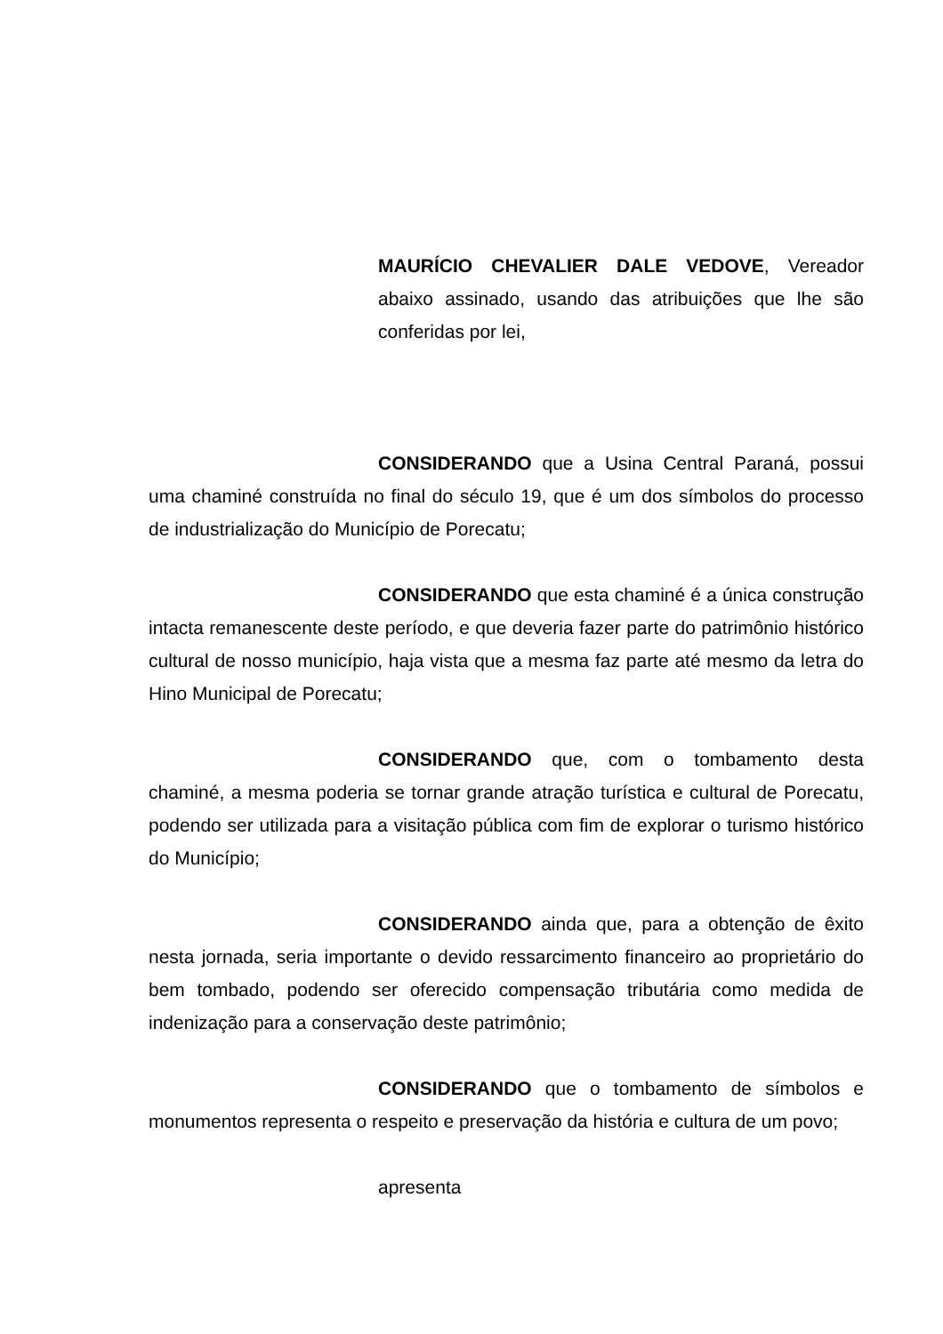MAURÍCIO CHEVALIER DALE VEDOVE, Vereador abaixo assinado, usando das atribuições que lhe são conferidas por lei,
CONSIDERANDO que a Usina Central Paraná, possui uma chaminé construída no final do século 19, que é um dos símbolos do processo de industrialização do Município de Porecatu;
CONSIDERANDO que esta chaminé é a única construção intacta remanescente deste período, e que deveria fazer parte do patrimônio histórico cultural de nosso município, haja vista que a mesma faz parte até mesmo da letra do Hino Municipal de Porecatu;
CONSIDERANDO que, com o tombamento desta chaminé, a mesma poderia se tornar grande atração turística e cultural de Porecatu, podendo ser utilizada para a visitação pública com fim de explorar o turismo histórico do Município;
CONSIDERANDO ainda que, para a obtenção de êxito nesta jornada, seria importante o devido ressarcimento financeiro ao proprietário do bem tombado, podendo ser oferecido compensação tributária como medida de indenização para a conservação deste patrimônio;
CONSIDERANDO que o tombamento de símbolos e monumentos representa o respeito e preservação da história e cultura de um povo;
apresenta